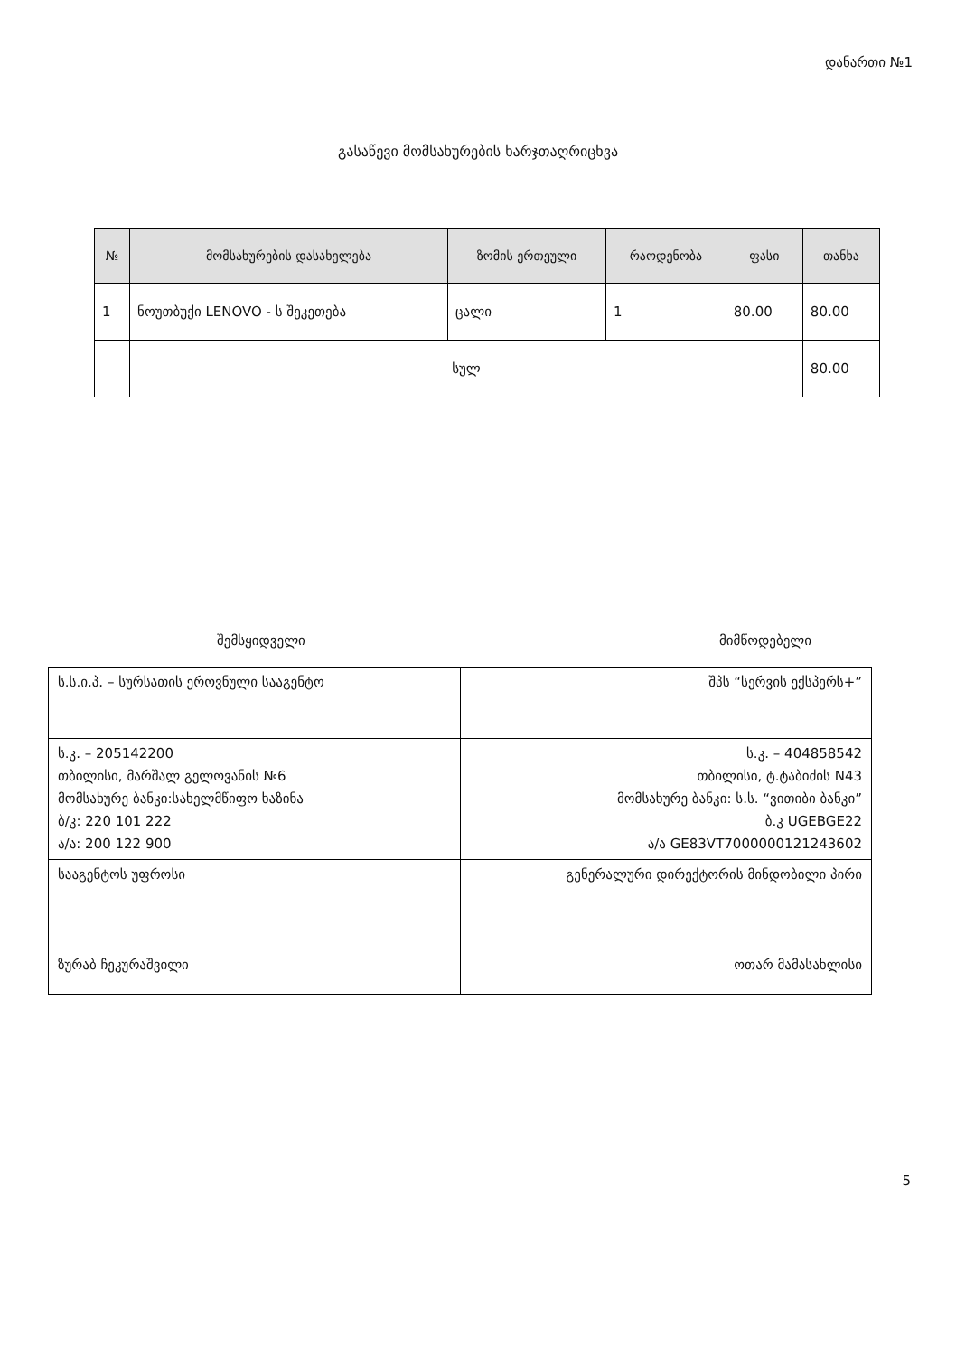დანართი №1
გასაწევი მომსახურების ხარჯთაღრიცხვა
| № | მომსახურების დასახელება | ზომის ერთეული | რაოდენობა | ფასი | თანხა |
| --- | --- | --- | --- | --- | --- |
| 1 | ნოუთბუქი LENOVO - ს შეკეთება | ცალი | 1 | 80.00 | 80.00 |
| | სულ | | | | 80.00 |
შემსყიდველი მიმწოდებელი
| ს.ს.ი.პ. – სურსათის ეროვნული სააგენტო | შპს “სერვის ექსპერს+” |
| ს.კ. – 205142200 თბილისი, მარშალ გელოვანის №6 მომსახურე ბანკი:სახელმწიფო ხაზინა ბ/კ: 220 101 222 ა/ა: 200 122 900 | ს.კ. – 404858542 თბილისი, ტ.ტაბიძის N43 მომსახურე ბანკი: ს.ს. “ვითიბი ბანკი” ბ.კ UGEBGE22 ა/ა GE83VT7000000121243602 |
| სააგენტოს უფროსი ზურაბ ჩეკურაშვილი | გენერალური დირექტორის მინდობილი პირი ოთარ მამასახლისი |
5